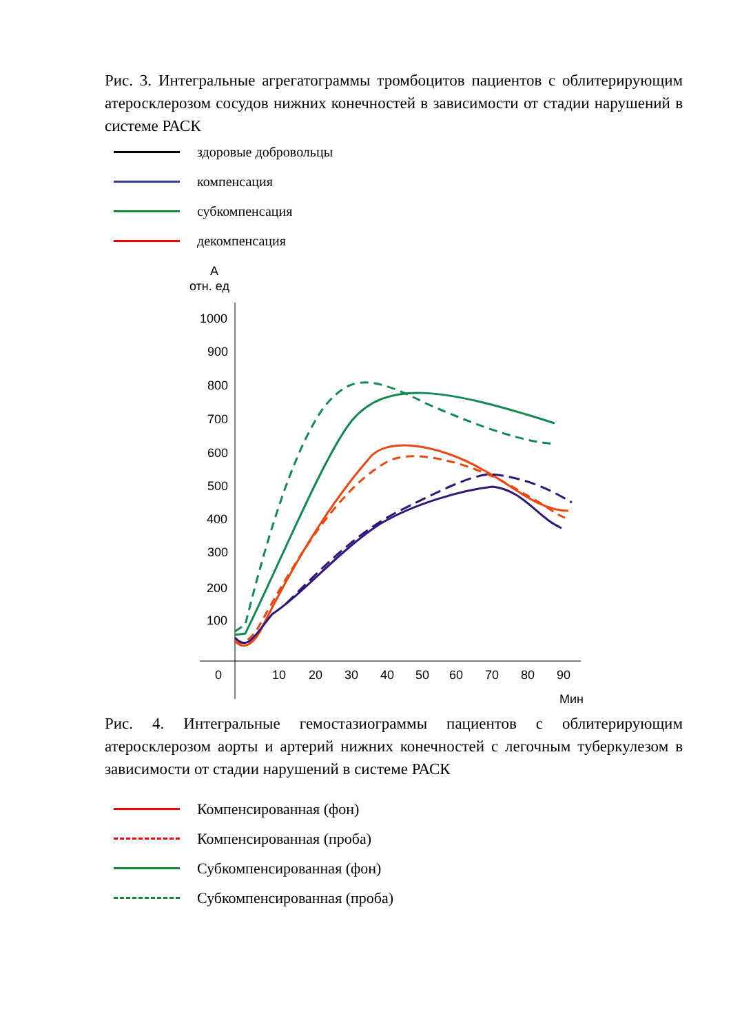Рис. 3. Интегральные агрегатограммы тромбоцитов пациентов с облитерирующим атеросклерозом сосудов нижних конечностей в зависимости от стадии нарушений в системе РАСК
здоровые добровольцы
компенсация
субкомпенсация
декомпенсация
А
отн. ед
1000
900
800
700
600
500
400
300
200
100
0
10
20
30
40
50
60
70
80
90
Мин
Рис. 4. Интегральные гемостазиограммы пациентов с облитерирующим атеросклерозом аорты и артерий нижних конечностей с легочным туберкулезом в зависимости от стадии нарушений в системе РАСК
Компенсированная (фон)
Компенсированная (проба)
Субкомпенсированная (фон)
Субкомпенсированная (проба)